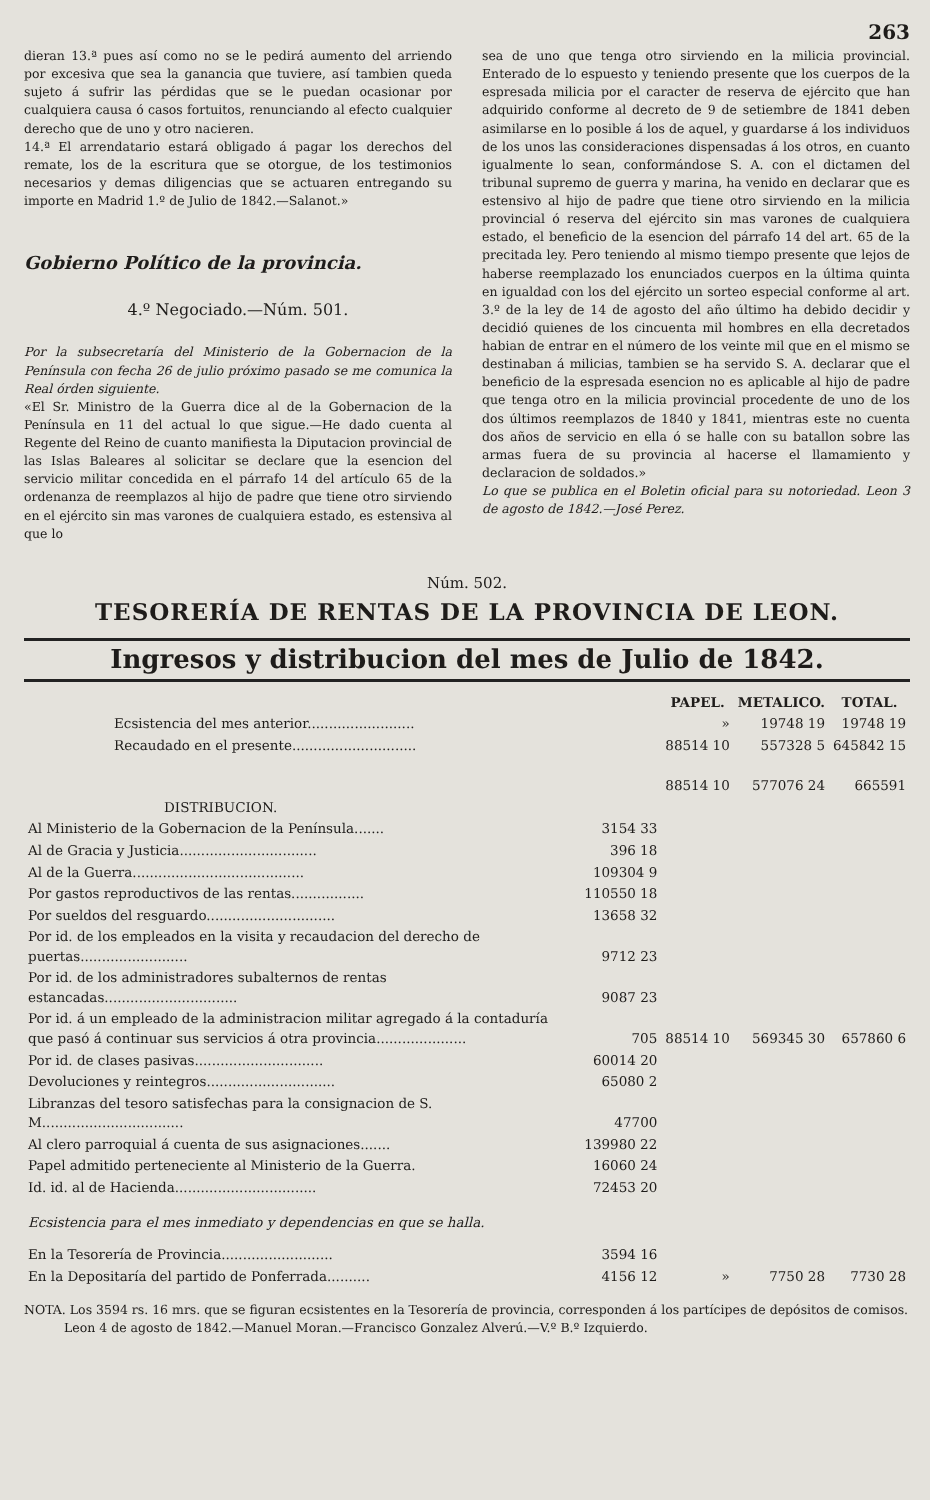263
dieran 13.ª pues así como no se le pedirá aumento del arriendo por excesiva que sea la ganancia que tuviere, así tambien queda sujeto á sufrir las pérdidas que se le puedan ocasionar por cualquiera causa ó casos fortuitos, renunciando al efecto cualquier derecho que de uno y otro nacieren.
14.ª El arrendatario estará obligado á pagar los derechos del remate, los de la escritura que se otorgue, de los testimonios necesarios y demas diligencias que se actuaren entregando su importe en Madrid 1.º de Julio de 1842.—Salanot.»
Gobierno Político de la provincia.
4.º Negociado.—Núm. 501.
Por la subsecretaría del Ministerio de la Gobernacion de la Península con fecha 26 de julio próximo pasado se me comunica la Real órden siguiente.
«El Sr. Ministro de la Guerra dice al de la Gobernacion de la Península en 11 del actual lo que sigue.—He dado cuenta al Regente del Reino de cuanto manifiesta la Diputacion provincial de las Islas Baleares al solicitar se declare que la esencion del servicio militar concedida en el párrafo 14 del artículo 65 de la ordenanza de reemplazos al hijo de padre que tiene otro sirviendo en el ejército sin mas varones de cualquiera estado, es estensiva al que lo
sea de uno que tenga otro sirviendo en la milicia provincial. Enterado de lo espuesto y teniendo presente que los cuerpos de la espresada milicia por el caracter de reserva de ejército que han adquirido conforme al decreto de 9 de setiembre de 1841 deben asimilarse en lo posible á los de aquel, y guardarse á los individuos de los unos las consideraciones dispensadas á los otros, en cuanto igualmente lo sean, conformándose S. A. con el dictamen del tribunal supremo de guerra y marina, ha venido en declarar que es estensivo al hijo de padre que tiene otro sirviendo en la milicia provincial ó reserva del ejército sin mas varones de cualquiera estado, el beneficio de la esencion del párrafo 14 del art. 65 de la precitada ley. Pero teniendo al mismo tiempo presente que lejos de haberse reemplazado los enunciados cuerpos en la última quinta en igualdad con los del ejército un sorteo especial conforme al art. 3.º de la ley de 14 de agosto del año último ha debido decidir y decidió quienes de los cincuenta mil hombres en ella decretados habian de entrar en el número de los veinte mil que en el mismo se destinaban á milicias, tambien se ha servido S. A. declarar que el beneficio de la espresada esencion no es aplicable al hijo de padre que tenga otro en la milicia provincial procedente de uno de los dos últimos reemplazos de 1840 y 1841, mientras este no cuenta dos años de servicio en ella ó se halle con su batallon sobre las armas fuera de su provincia al hacerse el llamamiento y declaracion de soldados.»
Lo que se publica en el Boletin oficial para su notoriedad. Leon 3 de agosto de 1842.—José Perez.
Núm. 502.
TESORERÍA DE RENTAS DE LA PROVINCIA DE LEON.
Ingresos y distribucion del mes de Julio de 1842.
| | | PAPEL. | METALICO. | TOTAL. |
| --- | --- | --- | --- | --- |
| Ecsistencia del mes anterior......................... | | » | 19748 19 | 19748 19 |
| Recaudado en el presente............................. | | 88514 10 | 557328 5 | 645842 15 |
| | | 88514 10 | 577076 24 | 665591 |
| DISTRIBUCION. | | | | |
| Al Ministerio de la Gobernacion de la Península....... | 3154 33 | | | |
| Al de Gracia y Justicia................................ | 396 18 | | | |
| Al de la Guerra........................................ | 109304 9 | | | |
| Por gastos reproductivos de las rentas................. | 110550 18 | | | |
| Por sueldos del resguardo.............................. | 13658 32 | | | |
| Por id. de los empleados en la visita y recaudacion del derecho de puertas......................... | 9712 23 | | | |
| Por id. de los administradores subalternos de rentas estancadas............................... | 9087 23 | | | |
| Por id. á un empleado de la administracion militar agregado á la contaduría que pasó á continuar sus servicios á otra provincia..................... | 705 | 88514 10 | 569345 30 | 657860 6 |
| Por id. de clases pasivas.............................. | 60014 20 | | | |
| Devoluciones y reintegros.............................. | 65080 2 | | | |
| Libranzas del tesoro satisfechas para la consignacion de S. M................................. | 47700 | | | |
| Al clero parroquial á cuenta de sus asignaciones....... | 139980 22 | | | |
| Papel admitido perteneciente al Ministerio de la Guerra. | 16060 24 | | | |
| Id. id. al de Hacienda................................. | 72453 20 | | | |
| Ecsistencia para el mes inmediato y dependencias en que se halla. | | | | |
| En la Tesorería de Provincia.......................... | 3594 16 | | | |
| En la Depositaría del partido de Ponferrada.......... | 4156 12 | » | 7750 28 | 7730 28 |
NOTA. Los 3594 rs. 16 mrs. que se figuran ecsistentes en la Tesorería de provincia, corresponden á los partícipes de depósitos de comisos.
Leon 4 de agosto de 1842.—Manuel Moran.—Francisco Gonzalez Alverú.—V.º B.º Izquierdo.